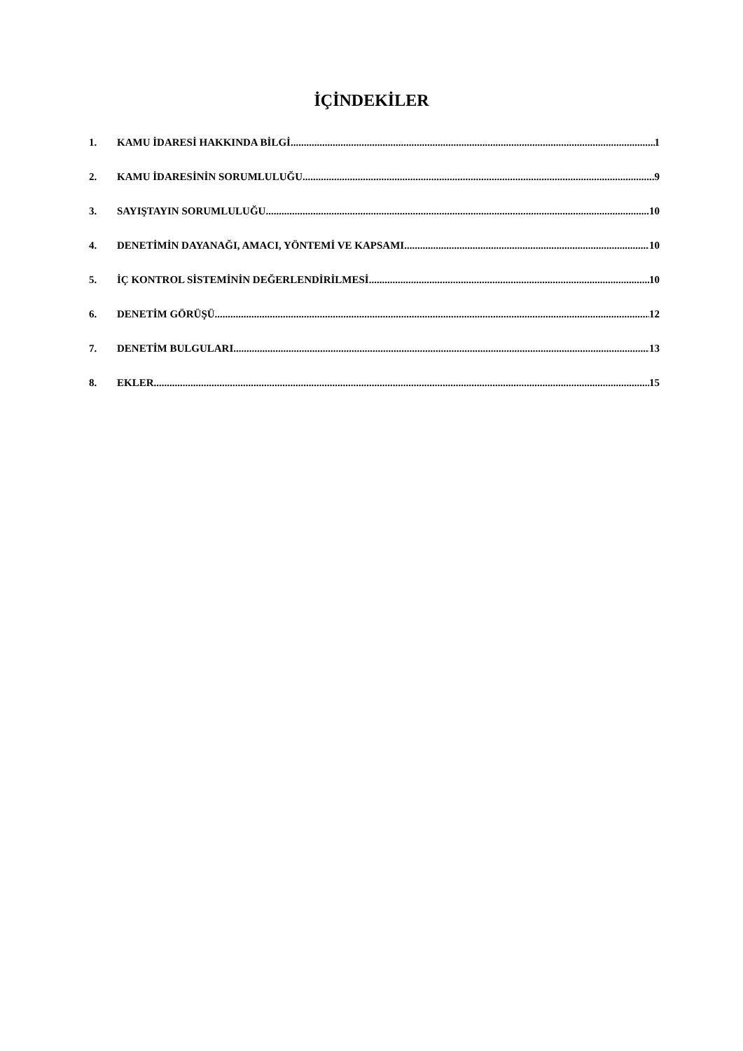İÇİNDEKİLER
1. KAMU İDARESİ HAKKINDA BİLGİ 1
2. KAMU İDARESİNİN SORUMLULUĞU 9
3. SAYIŞTAYIN SORUMLULUĞU 10
4. DENETİMİN DAYANAĞI, AMACI, YÖNTEMİ VE KAPSAMI 10
5. İÇ KONTROL SİSTEMİNİN DEĞERLENDİRİLMESİ 10
6. DENETİM GÖRÜŞÜ 12
7. DENETİM BULGULARI 13
8. EKLER 15